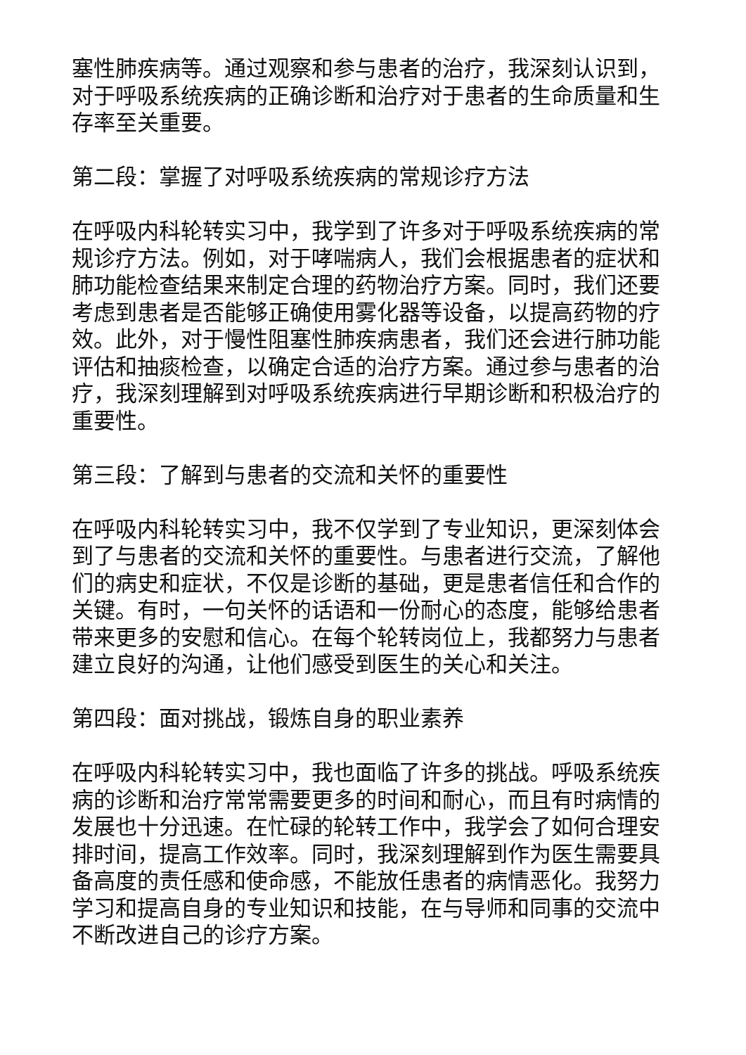塞性肺疾病等。通过观察和参与患者的治疗，我深刻认识到，对于呼吸系统疾病的正确诊断和治疗对于患者的生命质量和生存率至关重要。
第二段：掌握了对呼吸系统疾病的常规诊疗方法
在呼吸内科轮转实习中，我学到了许多对于呼吸系统疾病的常规诊疗方法。例如，对于哮喘病人，我们会根据患者的症状和肺功能检查结果来制定合理的药物治疗方案。同时，我们还要考虑到患者是否能够正确使用雾化器等设备，以提高药物的疗效。此外，对于慢性阻塞性肺疾病患者，我们还会进行肺功能评估和抽痰检查，以确定合适的治疗方案。通过参与患者的治疗，我深刻理解到对呼吸系统疾病进行早期诊断和积极治疗的重要性。
第三段：了解到与患者的交流和关怀的重要性
在呼吸内科轮转实习中，我不仅学到了专业知识，更深刻体会到了与患者的交流和关怀的重要性。与患者进行交流，了解他们的病史和症状，不仅是诊断的基础，更是患者信任和合作的关键。有时，一句关怀的话语和一份耐心的态度，能够给患者带来更多的安慰和信心。在每个轮转岗位上，我都努力与患者建立良好的沟通，让他们感受到医生的关心和关注。
第四段：面对挑战，锻炼自身的职业素养
在呼吸内科轮转实习中，我也面临了许多的挑战。呼吸系统疾病的诊断和治疗常常需要更多的时间和耐心，而且有时病情的发展也十分迅速。在忙碌的轮转工作中，我学会了如何合理安排时间，提高工作效率。同时，我深刻理解到作为医生需要具备高度的责任感和使命感，不能放任患者的病情恶化。我努力学习和提高自身的专业知识和技能，在与导师和同事的交流中不断改进自己的诊疗方案。